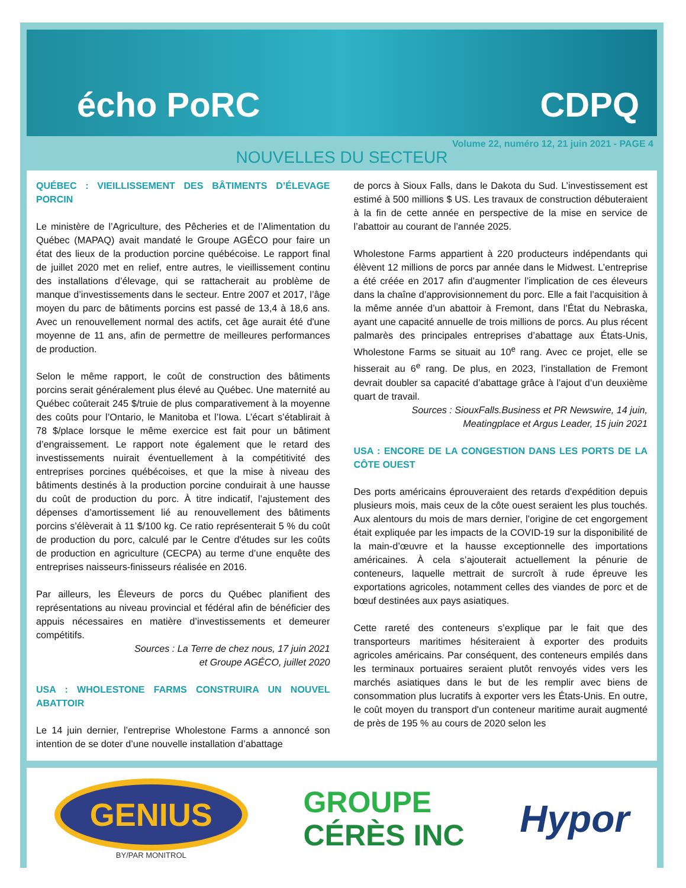écho PoRC CDPQ
Volume 22, numéro 12, 21 juin 2021 - PAGE 4
NOUVELLES DU SECTEUR
QUÉBEC : VIEILLISSEMENT DES BÂTIMENTS D’ÉLEVAGE PORCIN
Le ministère de l’Agriculture, des Pêcheries et de l’Alimentation du Québec (MAPAQ) avait mandaté le Groupe AGÉCO pour faire un état des lieux de la production porcine québécoise. Le rapport final de juillet 2020 met en relief, entre autres, le vieillissement continu des installations d’élevage, qui se rattacherait au problème de manque d’investissements dans le secteur. Entre 2007 et 2017, l’âge moyen du parc de bâtiments porcins est passé de 13,4 à 18,6 ans. Avec un renouvellement normal des actifs, cet âge aurait été d'une moyenne de 11 ans, afin de permettre de meilleures performances de production.
Selon le même rapport, le coût de construction des bâtiments porcins serait généralement plus élevé au Québec. Une maternité au Québec coûterait 245 $/truie de plus comparativement à la moyenne des coûts pour l’Ontario, le Manitoba et l’Iowa. L’écart s’établirait à 78 $/place lorsque le même exercice est fait pour un bâtiment d’engraissement. Le rapport note également que le retard des investissements nuirait éventuellement à la compétitivité des entreprises porcines québécoises, et que la mise à niveau des bâtiments destinés à la production porcine conduirait à une hausse du coût de production du porc. À titre indicatif, l’ajustement des dépenses d’amortissement lié au renouvellement des bâtiments porcins s’élèverait à 11 $/100 kg. Ce ratio représenterait 5 % du coût de production du porc, calculé par le Centre d'études sur les coûts de production en agriculture (CECPA) au terme d’une enquête des entreprises naisseurs-finisseurs réalisée en 2016.
Par ailleurs, les Éleveurs de porcs du Québec planifient des représentations au niveau provincial et fédéral afin de bénéficier des appuis nécessaires en matière d’investissements et demeurer compétitifs.
Sources : La Terre de chez nous, 17 juin 2021
et Groupe AGÉCO, juillet 2020
USA : WHOLESTONE FARMS CONSTRUIRA UN NOUVEL ABATTOIR
Le 14 juin dernier, l’entreprise Wholestone Farms a annoncé son intention de se doter d’une nouvelle installation d’abattage
de porcs à Sioux Falls, dans le Dakota du Sud. L’investissement est estimé à 500 millions $ US. Les travaux de construction débuteraient à la fin de cette année en perspective de la mise en service de l’abattoir au courant de l’année 2025.
Wholestone Farms appartient à 220 producteurs indépendants qui élèvent 12 millions de porcs par année dans le Midwest. L’entreprise a été créée en 2017 afin d’augmenter l’implication de ces éleveurs dans la chaîne d’approvisionnement du porc. Elle a fait l’acquisition à la même année d’un abattoir à Fremont, dans l’État du Nebraska, ayant une capacité annuelle de trois millions de porcs. Au plus récent palmarès des principales entreprises d’abattage aux États-Unis, Wholestone Farms se situait au 10<sup>e</sup> rang. Avec ce projet, elle se hisserait au 6<sup>e</sup> rang. De plus, en 2023, l’installation de Fremont devrait doubler sa capacité d’abattage grâce à l’ajout d’un deuxième quart de travail.
Sources : SiouxFalls.Business et PR Newswire, 14 juin,
Meatingplace et Argus Leader, 15 juin 2021
USA : ENCORE DE LA CONGESTION DANS LES PORTS DE LA CÔTE OUEST
Des ports américains éprouveraient des retards d'expédition depuis plusieurs mois, mais ceux de la côte ouest seraient les plus touchés. Aux alentours du mois de mars dernier, l’origine de cet engorgement était expliquée par les impacts de la COVID-19 sur la disponibilité de la main-d’œuvre et la hausse exceptionnelle des importations américaines. À cela s’ajouterait actuellement la pénurie de conteneurs, laquelle mettrait de surcroît à rude épreuve les exportations agricoles, notamment celles des viandes de porc et de bœuf destinées aux pays asiatiques.
Cette rareté des conteneurs s’explique par le fait que des transporteurs maritimes hésiteraient à exporter des produits agricoles américains. Par conséquent, des conteneurs empilés dans les terminaux portuaires seraient plutôt renvoyés vides vers les marchés asiatiques dans le but de les remplir avec biens de consommation plus lucratifs à exporter vers les États-Unis. En outre, le coût moyen du transport d'un conteneur maritime aurait augmenté de près de 195 % au cours de 2020 selon les
GENIUS
BY/PAR MONITROL
GROUPE
CÉRÈS INC
Hypor